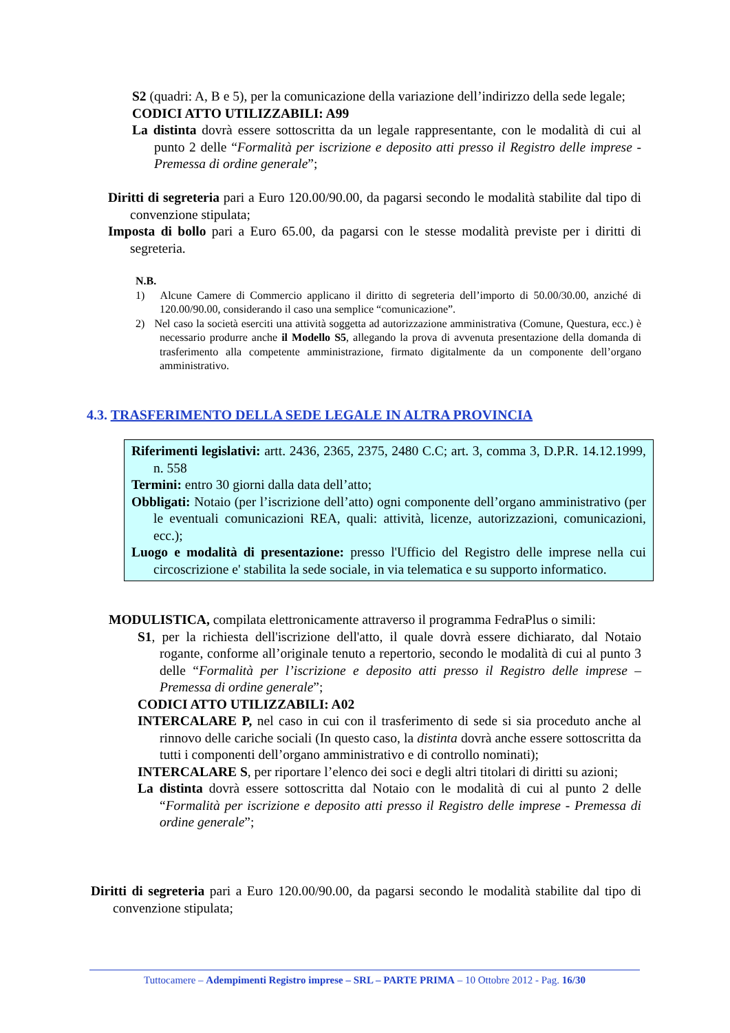S2 (quadri: A, B e 5), per la comunicazione della variazione dell’indirizzo della sede legale;
CODICI ATTO UTILIZZABILI: A99
La distinta dovrà essere sottoscritta da un legale rappresentante, con le modalità di cui al punto 2 delle “Formalità per iscrizione e deposito atti presso il Registro delle imprese - Premessa di ordine generale”;
Diritti di segreteria pari a Euro 120.00/90.00, da pagarsi secondo le modalità stabilite dal tipo di convenzione stipulata;
Imposta di bollo pari a Euro 65.00, da pagarsi con le stesse modalità previste per i diritti di segreteria.
N.B.
1) Alcune Camere di Commercio applicano il diritto di segreteria dell’importo di 50.00/30.00, anziché di 120.00/90.00, considerando il caso una semplice “comunicazione”.
2) Nel caso la società eserciti una attività soggetta ad autorizzazione amministrativa (Comune, Questura, ecc.) è necessario produrre anche il Modello S5, allegando la prova di avvenuta presentazione della domanda di trasferimento alla competente amministrazione, firmato digitalmente da un componente dell’organo amministrativo.
4.3. TRASFERIMENTO DELLA SEDE LEGALE IN ALTRA PROVINCIA
Riferimenti legislativi: artt. 2436, 2365, 2375, 2480 C.C; art. 3, comma 3, D.P.R. 14.12.1999, n. 558
Termini: entro 30 giorni dalla data dell’atto;
Obbligati: Notaio (per l’iscrizione dell’atto) ogni componente dell’organo amministrativo (per le eventuali comunicazioni REA, quali: attività, licenze, autorizzazioni, comunicazioni, ecc.);
Luogo e modalità di presentazione: presso l'Ufficio del Registro delle imprese nella cui circoscrizione e' stabilita la sede sociale, in via telematica e su supporto informatico.
MODULISTICA, compilata elettronicamente attraverso il programma FedraPlus o simili:
S1, per la richiesta dell'iscrizione dell'atto, il quale dovrà essere dichiarato, dal Notaio rogante, conforme all’originale tenuto a repertorio, secondo le modalità di cui al punto 3 delle “Formalità per l’iscrizione e deposito atti presso il Registro delle imprese – Premessa di ordine generale”;
CODICI ATTO UTILIZZABILI: A02
INTERCALARE P, nel caso in cui con il trasferimento di sede si sia proceduto anche al rinnovo delle cariche sociali (In questo caso, la distinta dovrà anche essere sottoscritta da tutti i componenti dell’organo amministrativo e di controllo nominati);
INTERCALARE S, per riportare l’elenco dei soci e degli altri titolari di diritti su azioni;
La distinta dovrà essere sottoscritta dal Notaio con le modalità di cui al punto 2 delle “Formalità per iscrizione e deposito atti presso il Registro delle imprese - Premessa di ordine generale”;
Diritti di segreteria pari a Euro 120.00/90.00, da pagarsi secondo le modalità stabilite dal tipo di convenzione stipulata;
Tuttocamere – Adempimenti Registro imprese – SRL – PARTE PRIMA – 10 Ottobre 2012 - Pag. 16/30